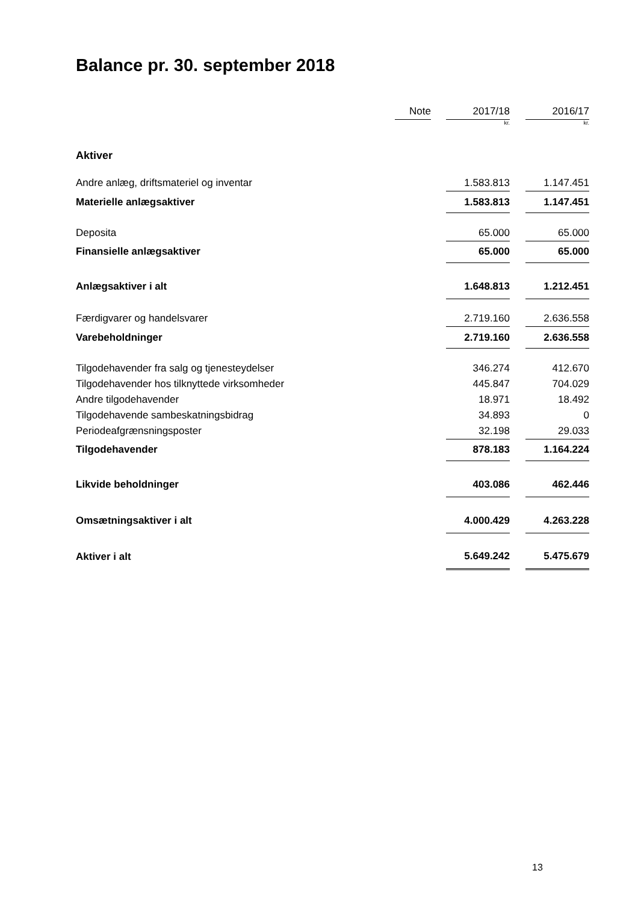Balance pr. 30. september 2018
| | Note | | 2017/18 | | 2016/17 |
| --- | --- | --- | --- | --- | --- |
| | | | kr. | | kr. |
| Aktiver | | | | | |
| Andre anlæg, driftsmateriel og inventar | | | 1.583.813 | | 1.147.451 |
| Materielle anlægsaktiver | | | 1.583.813 | | 1.147.451 |
| Deposita | | | 65.000 | | 65.000 |
| Finansielle anlægsaktiver | | | 65.000 | | 65.000 |
| Anlægsaktiver i alt | | | 1.648.813 | | 1.212.451 |
| Færdigvarer og handelsvarer | | | 2.719.160 | | 2.636.558 |
| Varebeholdninger | | | 2.719.160 | | 2.636.558 |
| Tilgodehavender fra salg og tjenesteydelser | | | 346.274 | | 412.670 |
| Tilgodehavender hos tilknyttede virksomheder | | | 445.847 | | 704.029 |
| Andre tilgodehavender | | | 18.971 | | 18.492 |
| Tilgodehavende sambeskatningsbidrag | | | 34.893 | | 0 |
| Periodeafgrænsningsposter | | | 32.198 | | 29.033 |
| Tilgodehavender | | | 878.183 | | 1.164.224 |
| Likvide beholdninger | | | 403.086 | | 462.446 |
| Omsætningsaktiver i alt | | | 4.000.429 | | 4.263.228 |
| Aktiver i alt | | | 5.649.242 | | 5.475.679 |
13